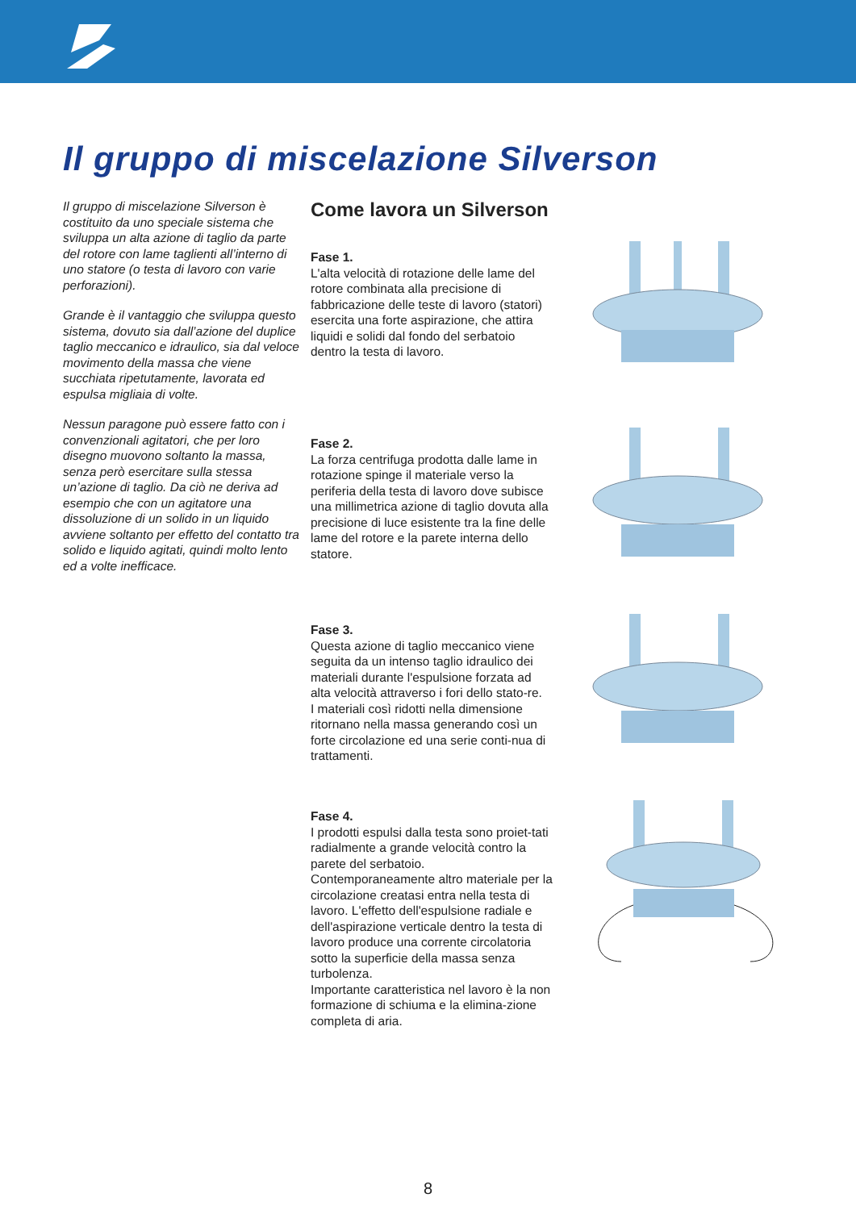Il gruppo di miscelazione Silverson
Il gruppo di miscelazione Silverson è costituito da uno speciale sistema che sviluppa un alta azione di taglio da parte del rotore con lame taglienti all’interno di uno statore (o testa di lavoro con varie perforazioni).
Grande è il vantaggio che sviluppa questo sistema, dovuto sia dall’azione del duplice taglio meccanico e idraulico, sia dal veloce movimento della massa che viene succhiata ripetutamente, lavorata ed espulsa migliaia di volte.
Nessun paragone può essere fatto con i convenzionali agitatori, che per loro disegno muovono soltanto la massa, senza però esercitare sulla stessa un’azione di taglio. Da ciò ne deriva ad esempio che con un agitatore una dissoluzione di un solido in un liquido avviene soltanto per effetto del contatto tra solido e liquido agitati, quindi molto lento ed a volte inefficace.
Come lavora un Silverson
Fase 1.
L'alta velocità di rotazione delle lame del rotore combinata alla precisione di fabbricazione delle teste di lavoro (statori) esercita una forte aspirazione, che attira liquidi e solidi dal fondo del serbatoio dentro la testa di lavoro.
Fase 2.
La forza centrifuga prodotta dalle lame in rotazione spinge il materiale verso la periferia della testa di lavoro dove subisce una millimetrica azione di taglio dovuta alla precisione di luce esistente tra la fine delle lame del rotore e la parete interna dello statore.
Fase 3.
Questa azione di taglio meccanico viene seguita da un intenso taglio idraulico dei materiali durante l'espulsione forzata ad alta velocità attraverso i fori dello stato-re.
I materiali così ridotti nella dimensione ritornano nella massa generando così un forte circolazione ed una serie conti-nua di trattamenti.
Fase 4.
I prodotti espulsi dalla testa sono proiet-tati radialmente a grande velocità contro la parete del serbatoio.
Contemporaneamente altro materiale per la circolazione creatasi entra nella testa di lavoro. L'effetto dell'espulsione radiale e dell'aspirazione verticale dentro la testa di lavoro produce una corrente circolatoria sotto la superficie della massa senza turbolenza.
Importante caratteristica nel lavoro è la non formazione di schiuma e la elimina-zione completa di aria.
8